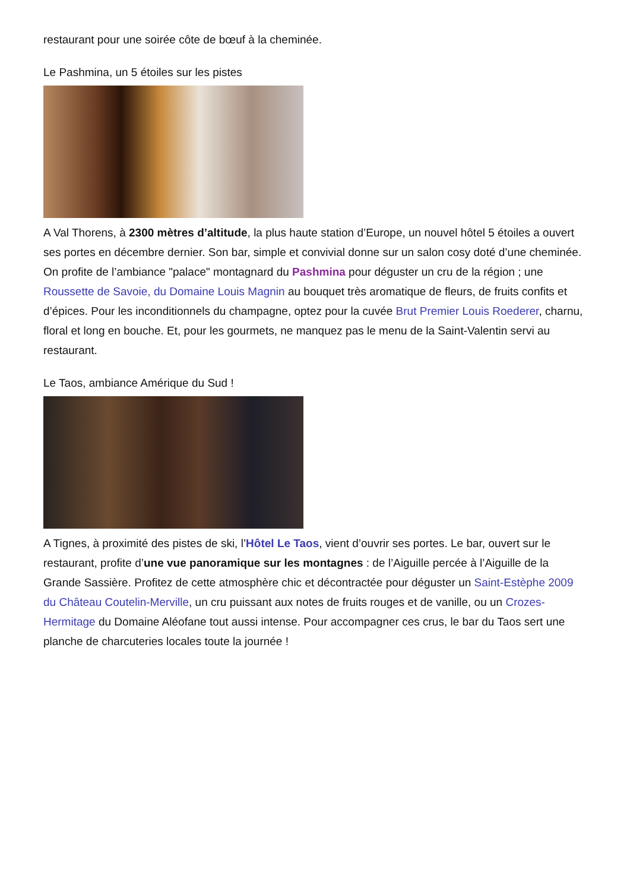restaurant pour une soirée côte de bœuf à la cheminée.
Le Pashmina, un 5 étoiles sur les pistes
A Val Thorens, à 2300 mètres d’altitude, la plus haute station d’Europe, un nouvel hôtel 5 étoiles a ouvert ses portes en décembre dernier. Son bar, simple et convivial donne sur un salon cosy doté d’une cheminée. On profite de l’ambiance "palace" montagnard du Pashmina pour déguster un cru de la région ; une Roussette de Savoie, du Domaine Louis Magnin au bouquet très aromatique de fleurs, de fruits confits et d’épices. Pour les inconditionnels du champagne, optez pour la cuvée Brut Premier Louis Roederer, charnu, floral et long en bouche. Et, pour les gourmets, ne manquez pas le menu de la Saint-Valentin servi au restaurant.
Le Taos, ambiance Amérique du Sud !
A Tignes, à proximité des pistes de ski, l’Hôtel Le Taos, vient d’ouvrir ses portes. Le bar, ouvert sur le restaurant, profite d’une vue panoramique sur les montagnes : de l’Aiguille percée à l’Aiguille de la Grande Sassière. Profitez de cette atmosphère chic et décontractée pour déguster un Saint-Estèphe 2009 du Château Coutelin-Merville, un cru puissant aux notes de fruits rouges et de vanille, ou un Crozes-Hermitage du Domaine Aléofane tout aussi intense. Pour accompagner ces crus, le bar du Taos sert une planche de charcuteries locales toute la journée !